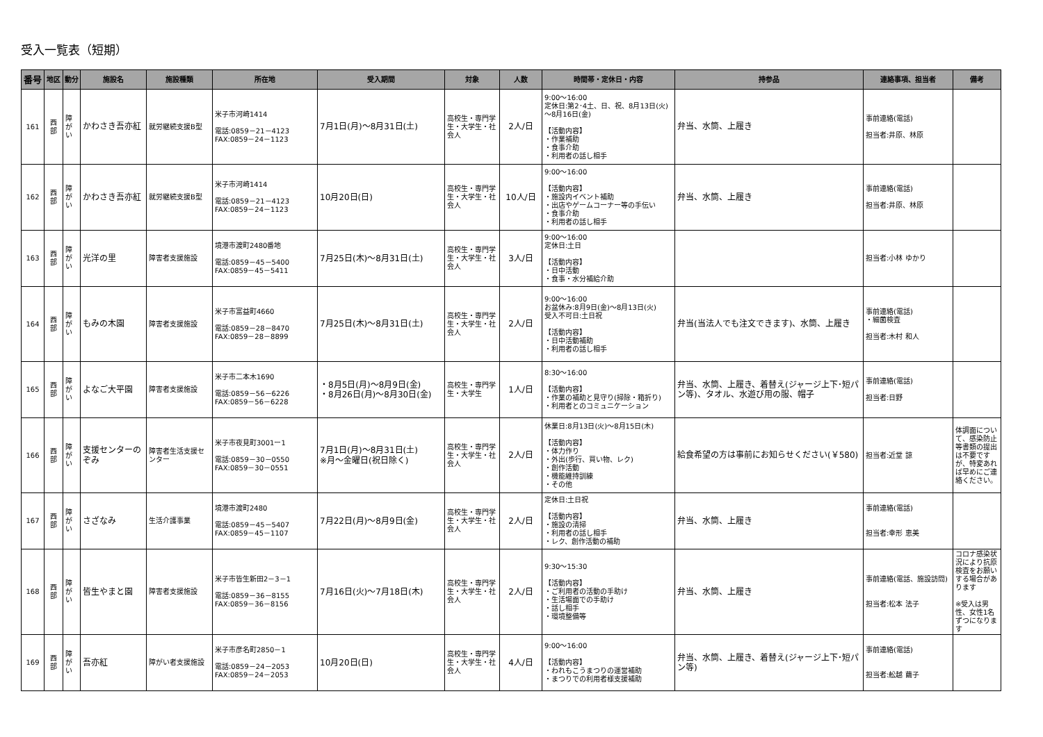受入一覧表（短期）
| 番号 | 地区 | 動分 | 施設名 | 施設種類 | 所在地 | 受入期間 | 対象 | 人数 | 時間帯・定休日・内容 | 持参品 | 連絡事項、担当者 | 備考 |
| --- | --- | --- | --- | --- | --- | --- | --- | --- | --- | --- | --- | --- |
| 161 | 西 部 | 障 が い | かわさき吾亦紅 | 就労継続支援B型 | 米子市河崎1414 電話:0859－21－4123 FAX:0859－24－1123 | 7月1日(月)～8月31日(土) | 高校生・専門学生・大学生・社会人 | 2人/日 | 9:00～16:00 定休日:第2･4土、日、祝、8月13日(火)～8月16日(金) 【活動内容】 ・作業補助 ・食事介助 ・利用者の話し相手 | 弁当、水筒、上履き | 事前連絡(電話) 担当者:井原、林原 | |
| 162 | 西 部 | 障 が い | かわさき吾亦紅 | 就労継続支援B型 | 米子市河崎1414 電話:0859－21－4123 FAX:0859－24－1123 | 10月20日(日) | 高校生・専門学生・大学生・社会人 | 10人/日 | 9:00～16:00 【活動内容】 ・施設内イベント補助 ・出店やゲームコーナー等の手伝い ・食事介助 ・利用者の話し相手 | 弁当、水筒、上履き | 事前連絡(電話) 担当者:井原、林原 | |
| 163 | 西 部 | 障 が い | 光洋の里 | 障害者支援施設 | 境港市渡町2480番地 電話:0859－45－5400 FAX:0859－45－5411 | 7月25日(木)～8月31日(土) | 高校生・専門学生・大学生・社会人 | 3人/日 | 9:00～16:00 定休日:土日 【活動内容】 ・日中活動 ・食事・水分補給介助 | | 担当者:小林 ゆかり | |
| 164 | 西 部 | 障 が い | もみの木園 | 障害者支援施設 | 米子市富益町4660 電話:0859－28－8470 FAX:0859－28－8899 | 7月25日(木)～8月31日(土) | 高校生・専門学生・大学生・社会人 | 2人/日 | 9:00～16:00 お盆休み:8月9日(金)～8月13日(火) 受入不可日:土日祝 【活動内容】 ・日中活動補助 ・利用者の話し相手 | 弁当(当法人でも注文できます)、水筒、上履き | 事前連絡(電話) ・細菌検査 担当者:木村 和人 | |
| 165 | 西 部 | 障 が い | よなご大平園 | 障害者支援施設 | 米子市二本木1690 電話:0859－56－6226 FAX:0859－56－6228 | ・8月5日(月)～8月9日(金) ・8月26日(月)～8月30日(金) | 高校生・専門学生・大学生 | 1人/日 | 8:30～16:00 【活動内容】 ・作業の補助と見守り(掃除・箱折り) ・利用者とのコミュニケーション | 弁当、水筒、上履き、着替え(ジャージ上下･短パン等)、タオル、水遊び用の服、帽子 | 事前連絡(電話) 担当者:日野 | |
| 166 | 西 部 | 障 が い | 支援センターのぞみ | 障害者生活支援センター | 米子市夜見町3001ー1 電話:0859－30－0550 FAX:0859－30－0551 | 7月1日(月)～8月31日(土) ※月～金曜日(祝日除く) | 高校生・専門学生・大学生・社会人 | 2人/日 | 休業日:8月13日(火)～8月15日(木) 【活動内容】 ・体力作り ・外出(歩行、買い物、レク) ・創作活動 ・機能維持訓練 ・その他 | 給食希望の方は事前にお知らせください(￥580) | 担当者:近堂 諒 | 体調面について、感染防止等書類の提出は不要ですが、特変あれば早めにご連絡ください。 |
| 167 | 西 部 | 障 が い | さざなみ | 生活介護事業 | 境港市渡町2480 電話:0859－45－5407 FAX:0859－45－1107 | 7月22日(月)～8月9日(金) | 高校生・専門学生・大学生・社会人 | 2人/日 | 定休日:土日祝 【活動内容】 ・施設の清掃 ・利用者の話し相手 ・レク、創作活動の補助 | 弁当、水筒、上履き | 事前連絡(電話) 担当者:幸形 恵美 | |
| 168 | 西 部 | 障 が い | 皆生やまと園 | 障害者支援施設 | 米子市皆生新田2－3－1 電話:0859－36－8155 FAX:0859－36－8156 | 7月16日(火)～7月18日(木) | 高校生・専門学生・大学生・社会人 | 2人/日 | 9:30～15:30 【活動内容】 ・ご利用者の活動の手助け ・生活場面での手助け ・話し相手 ・環境整備等 | 弁当、水筒、上履き | 事前連絡(電話、施設訪問) 担当者:松本 法子 | コロナ感染状況により抗原検査をお願いする場合があります ※受入は男性、女性1名ずつになります |
| 169 | 西 部 | 障 が い | 吾亦紅 | 障がい者支援施設 | 米子市彦名町2850－1 電話:0859－24－2053 FAX:0859－24－2053 | 10月20日(日) | 高校生・専門学生・大学生・社会人 | 4人/日 | 9:00～16:00 【活動内容】 ・われもこうまつりの運営補助 ・まつりでの利用者様支援補助 | 弁当、水筒、上履き、着替え(ジャージ上下･短パン等) | 事前連絡(電話) 担当者:舩越 繭子 | |